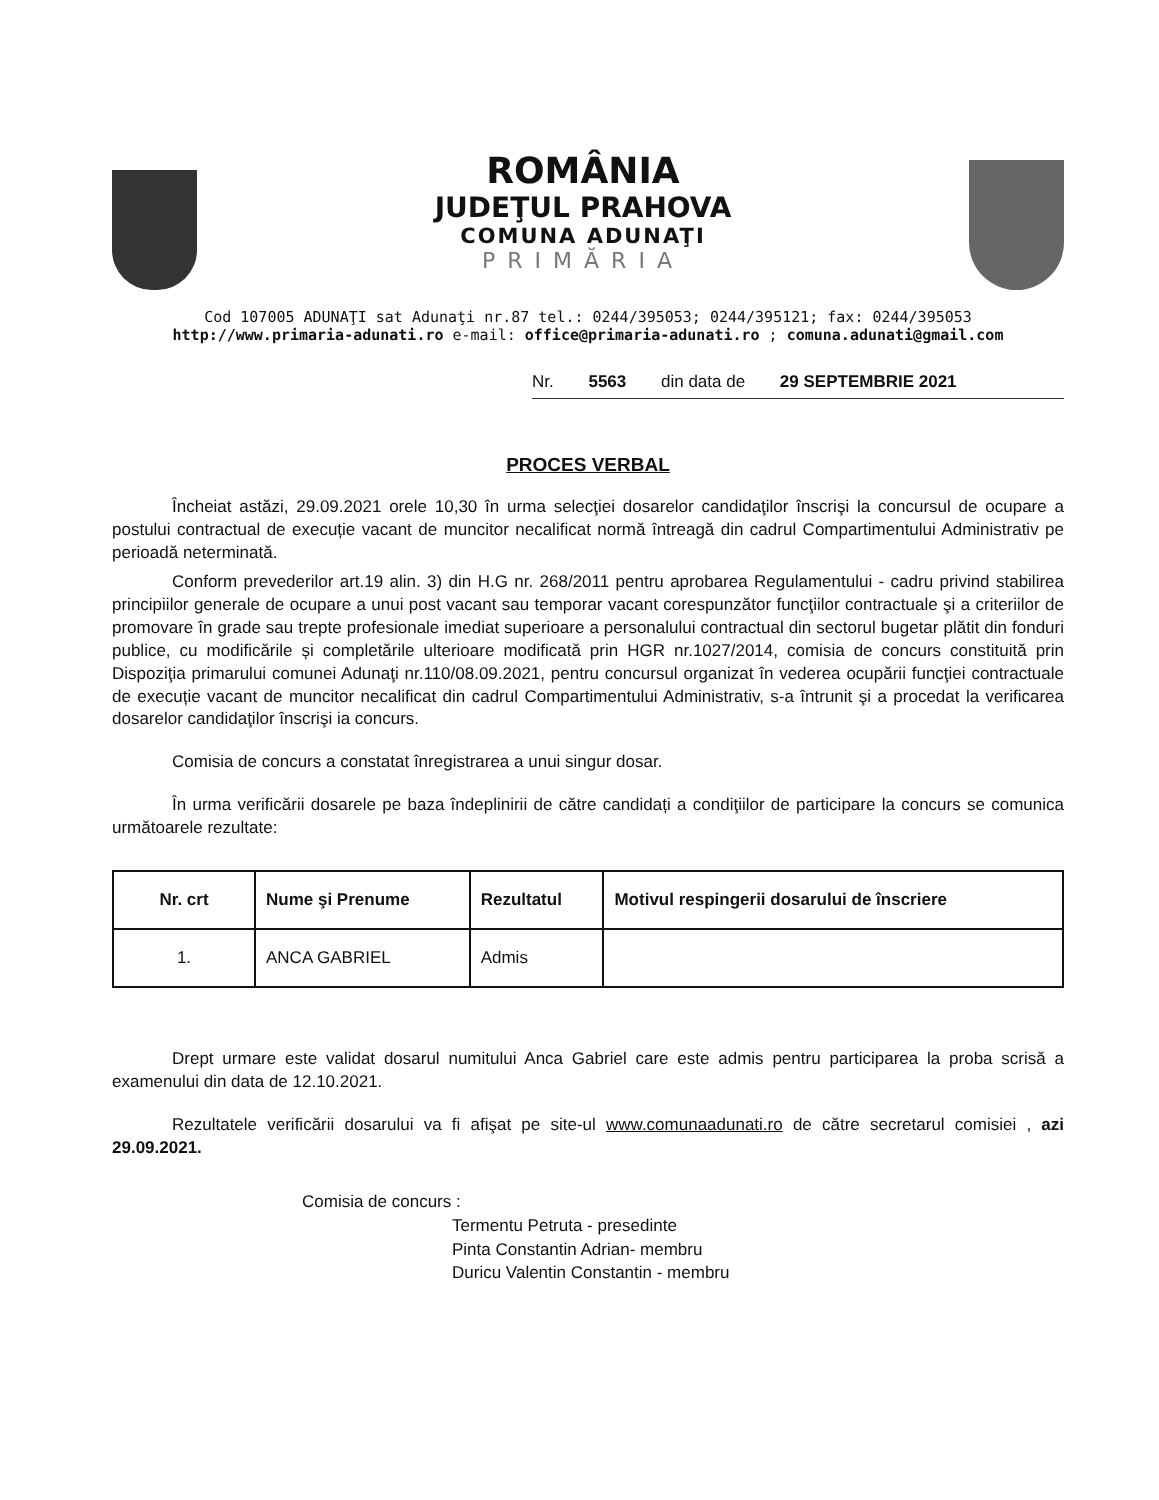ROMÂNIA
JUDEŢUL PRAHOVA
COMUNA ADUNAŢI
PRIMĂRIA
Cod 107005 ADUNAŢI sat Adunaţi nr.87 tel.: 0244/395053; 0244/395121; fax: 0244/395053
http://www.primaria-adunati.ro e-mail: office@primaria-adunati.ro ; comuna.adunati@gmail.com
Nr. 5563 din data de 29 SEPTEMBRIE 2021
PROCES VERBAL
Încheiat astăzi, 29.09.2021 orele 10,30 în urma selecţiei dosarelor candidaţilor înscrişi la concursul de ocupare a postului contractual de execuție vacant de muncitor necalificat normă întreagă din cadrul Compartimentului Administrativ pe perioadă neterminată.
Conform prevederilor art.19 alin. 3) din H.G nr. 268/2011 pentru aprobarea Regulamentului - cadru privind stabilirea principiilor generale de ocupare a unui post vacant sau temporar vacant corespunzător funcţiilor contractuale şi a criteriilor de promovare în grade sau trepte profesionale imediat superioare a personalului contractual din sectorul bugetar plătit din fonduri publice, cu modificările și completările ulterioare modificată prin HGR nr.1027/2014, comisia de concurs constituită prin Dispoziţia primarului comunei Adunaţi nr.110/08.09.2021, pentru concursul organizat în vederea ocupării funcţiei contractuale de execuție vacant de muncitor necalificat din cadrul Compartimentului Administrativ, s-a întrunit şi a procedat la verificarea dosarelor candidaţilor înscrişi ia concurs.
Comisia de concurs a constatat înregistrarea a unui singur dosar.
În urma verificării dosarele pe baza îndeplinirii de către candidați a condiţiilor de participare la concurs se comunica următoarele rezultate:
| Nr. crt | Nume şi Prenume | Rezultatul | Motivul respingerii dosarului de înscriere |
| --- | --- | --- | --- |
| 1. | ANCA GABRIEL | Admis | |
Drept urmare este validat dosarul numitului Anca Gabriel care este admis pentru participarea la proba scrisă a examenului din data de 12.10.2021.
Rezultatele verificării dosarului va fi afişat pe site-ul www.comunaadunati.ro de către secretarul comisiei , azi 29.09.2021.
Comisia de concurs :
Termentu Petruta - presedinte
Pinta Constantin Adrian- membru
Duricu Valentin Constantin - membru